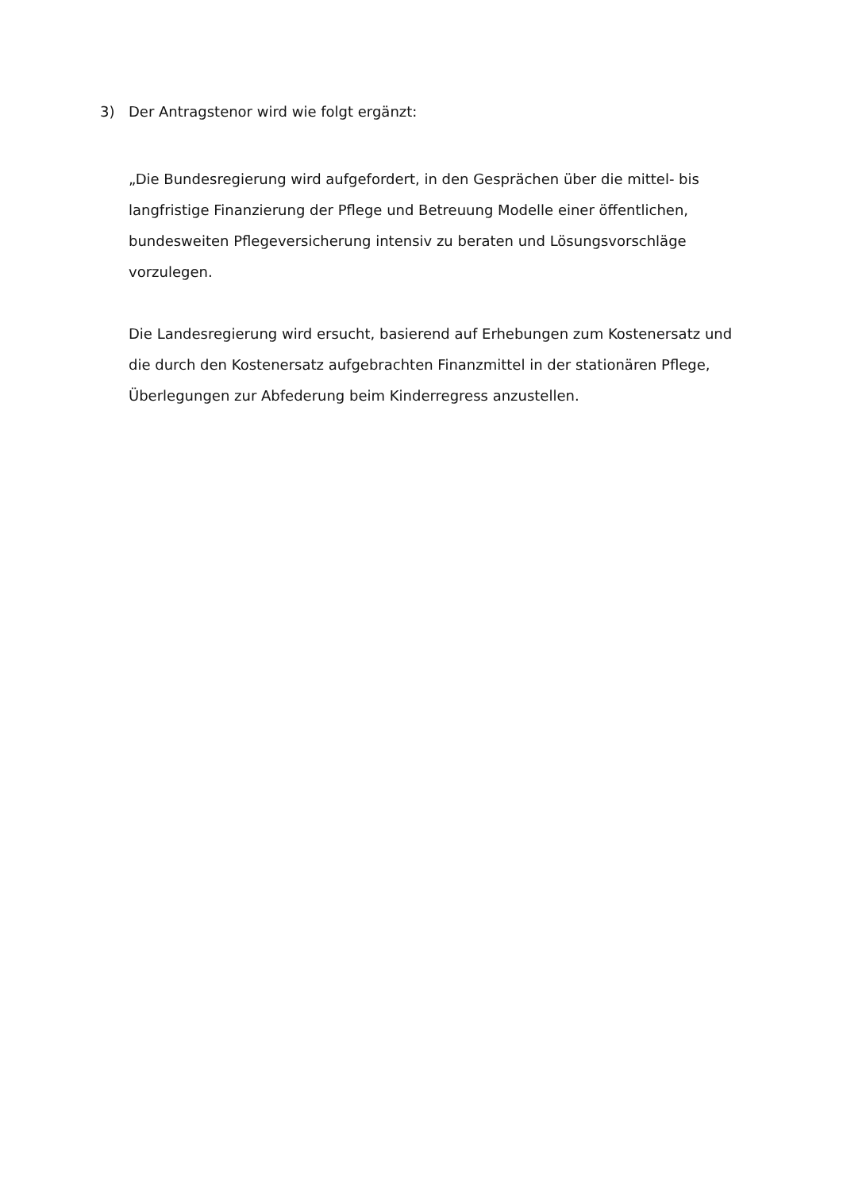3) Der Antragstenor wird wie folgt ergänzt:
„Die Bundesregierung wird aufgefordert, in den Gesprächen über die mittel- bis langfristige Finanzierung der Pflege und Betreuung Modelle einer öffentlichen, bundesweiten Pflegeversicherung intensiv zu beraten und Lösungsvorschläge vorzulegen.
Die Landesregierung wird ersucht, basierend auf Erhebungen zum Kostenersatz und die durch den Kostenersatz aufgebrachten Finanzmittel in der stationären Pflege, Überlegungen zur Abfederung beim Kinderregress anzustellen.